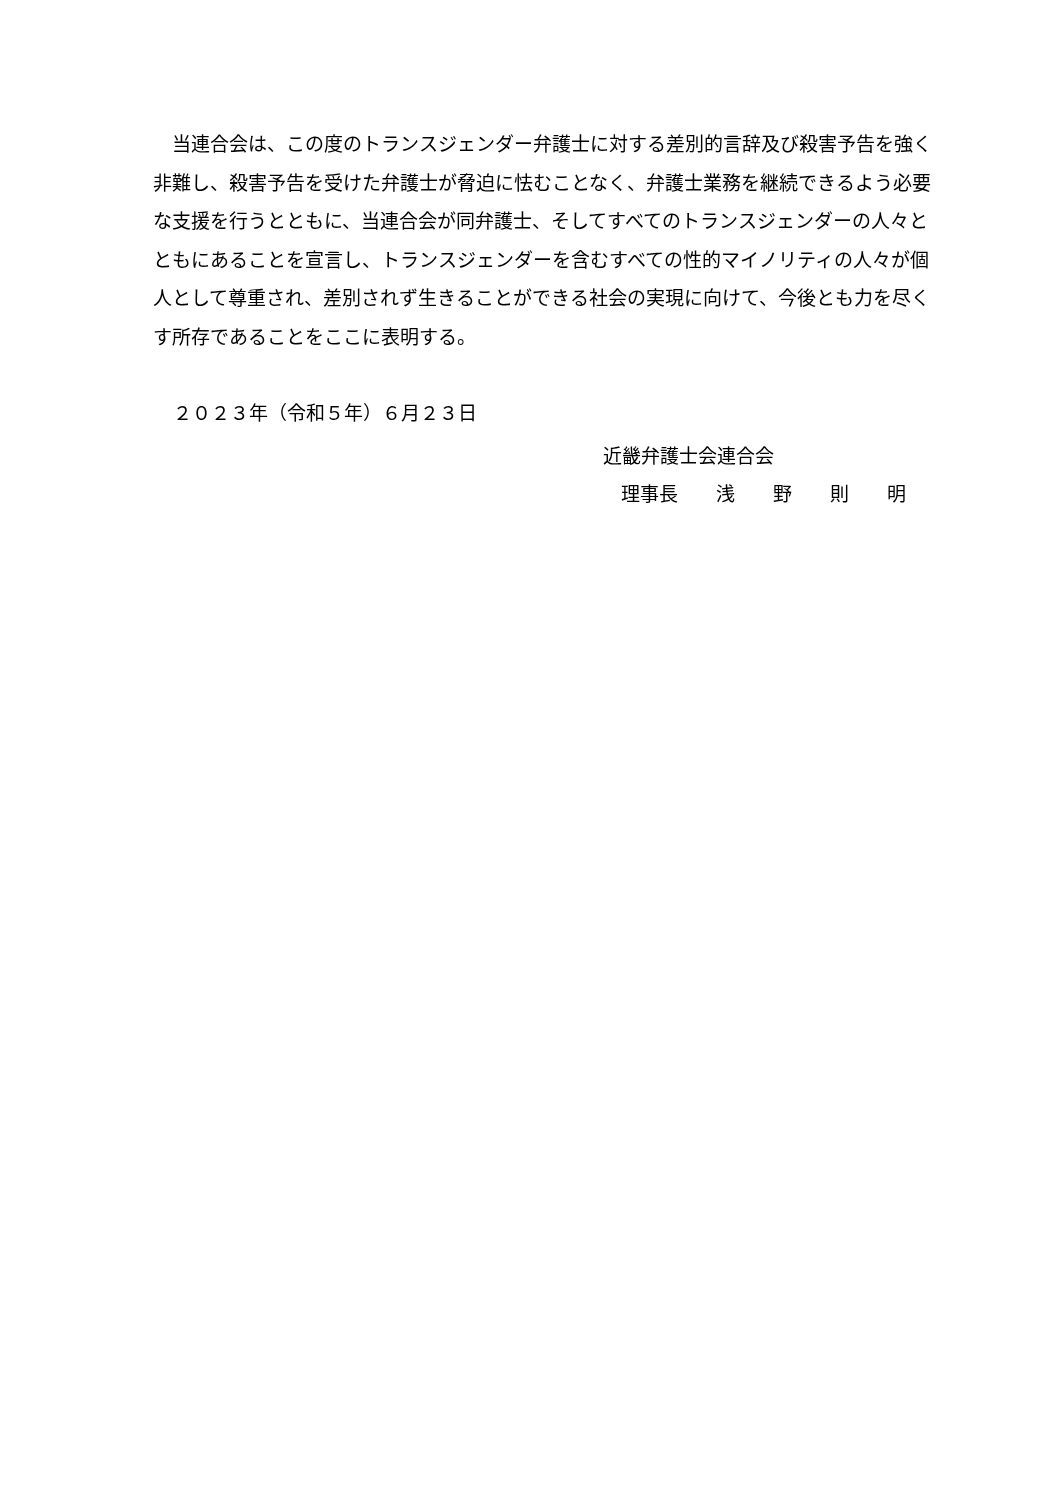当連合会は、この度のトランスジェンダー弁護士に対する差別的言辞及び殺害予告を強く非難し、殺害予告を受けた弁護士が脅迫に怯むことなく、弁護士業務を継続できるよう必要な支援を行うとともに、当連合会が同弁護士、そしてすべてのトランスジェンダーの人々とともにあることを宣言し、トランスジェンダーを含むすべての性的マイノリティの人々が個人として尊重され、差別されず生きることができる社会の実現に向けて、今後とも力を尽くす所存であることをここに表明する。
２０２３年（令和５年）６月２３日
近畿弁護士会連合会
理事長　　浅　　野　　則　　明